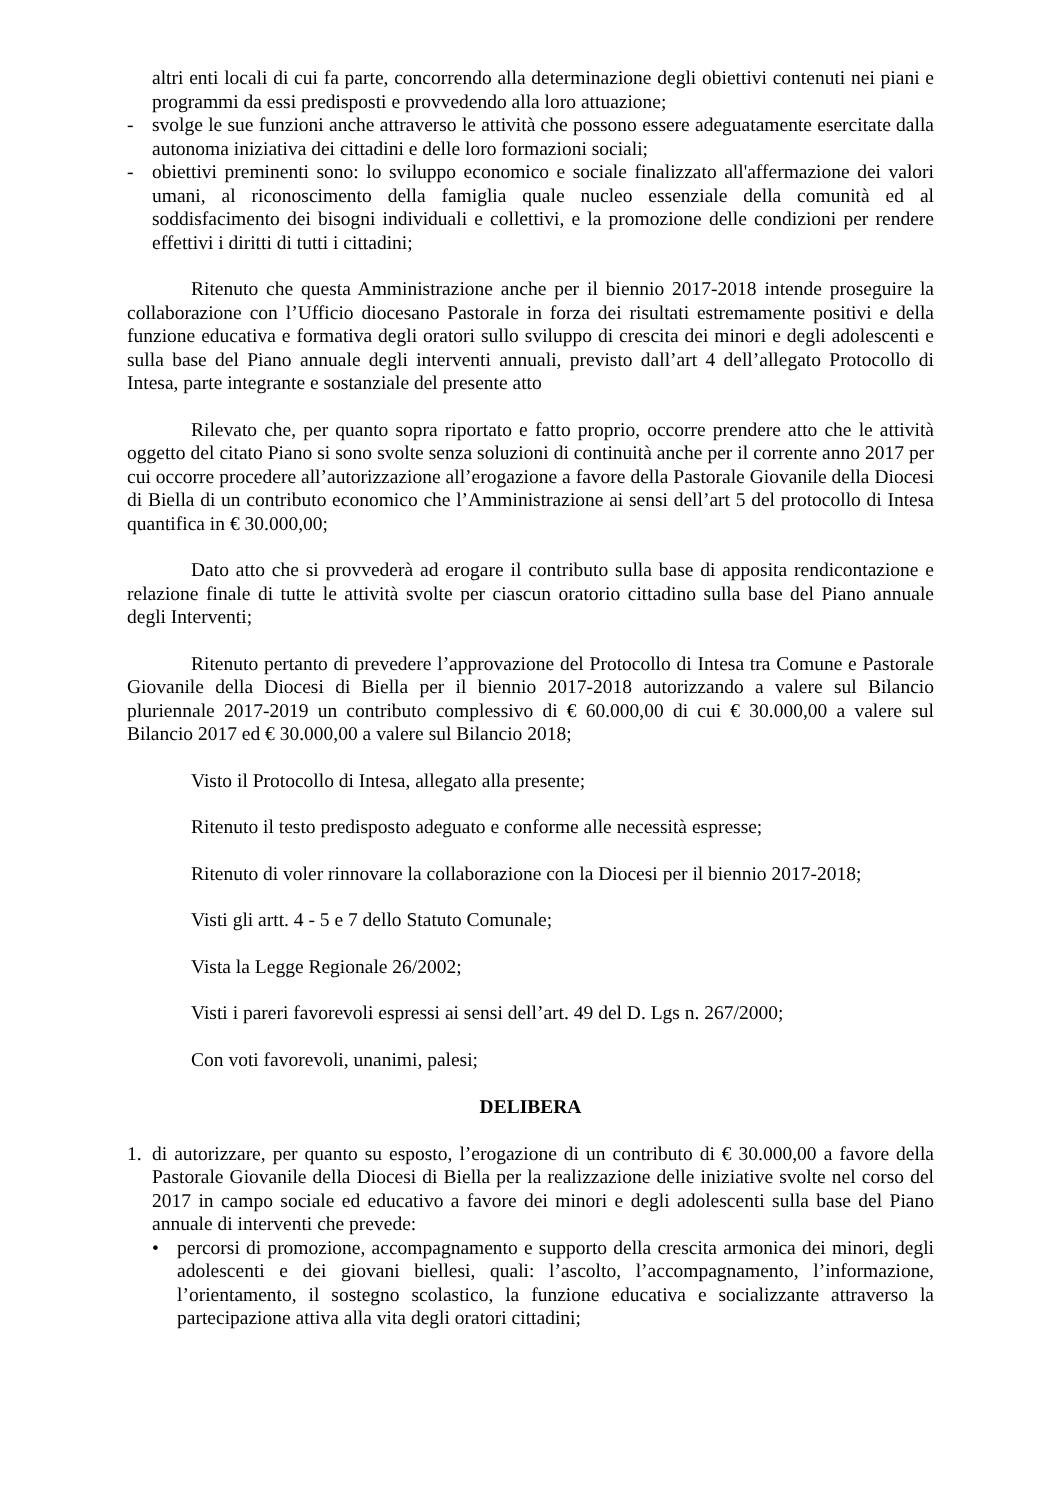altri enti locali di cui fa parte, concorrendo alla determinazione degli obiettivi contenuti nei piani e programmi da essi predisposti e provvedendo alla loro attuazione;
- svolge le sue funzioni anche attraverso le attività che possono essere adeguatamente esercitate dalla autonoma iniziativa dei cittadini e delle loro formazioni sociali;
- obiettivi preminenti sono: lo sviluppo economico e sociale finalizzato all'affermazione dei valori umani, al riconoscimento della famiglia quale nucleo essenziale della comunità ed al soddisfacimento dei bisogni individuali e collettivi, e la promozione delle condizioni per rendere effettivi i diritti di tutti i cittadini;
Ritenuto che questa Amministrazione anche per il biennio 2017-2018 intende proseguire la collaborazione con l’Ufficio diocesano Pastorale in forza dei risultati estremamente positivi e della funzione educativa e formativa degli oratori sullo sviluppo di crescita dei minori e degli adolescenti e sulla base del Piano annuale degli interventi annuali, previsto dall’art 4 dell’allegato Protocollo di Intesa, parte integrante e sostanziale del presente atto
Rilevato che, per quanto sopra riportato e fatto proprio, occorre prendere atto che le attività oggetto del citato Piano si sono svolte senza soluzioni di continuità anche per il corrente anno 2017 per cui occorre procedere all’autorizzazione all’erogazione a favore della Pastorale Giovanile della Diocesi di Biella di un contributo economico che l’Amministrazione ai sensi dell’art 5 del protocollo di Intesa quantifica in € 30.000,00;
Dato atto che si provvederà ad erogare il contributo sulla base di apposita rendicontazione e relazione finale di tutte le attività svolte per ciascun oratorio cittadino sulla base del Piano annuale degli Interventi;
Ritenuto pertanto di prevedere l’approvazione del Protocollo di Intesa tra Comune e Pastorale Giovanile della Diocesi di Biella per il biennio 2017-2018 autorizzando a valere sul Bilancio pluriennale 2017-2019 un contributo complessivo di € 60.000,00 di cui € 30.000,00 a valere sul Bilancio 2017 ed € 30.000,00 a valere sul Bilancio 2018;
Visto il Protocollo di Intesa, allegato alla presente;
Ritenuto il testo predisposto adeguato e conforme alle necessità espresse;
Ritenuto di voler rinnovare la collaborazione con la Diocesi per il biennio 2017-2018;
Visti gli artt. 4 - 5 e 7 dello Statuto Comunale;
Vista la Legge Regionale 26/2002;
Visti i pareri favorevoli espressi ai sensi dell’art. 49 del D. Lgs n. 267/2000;
Con voti favorevoli, unanimi, palesi;
DELIBERA
1. di autorizzare, per quanto su esposto, l’erogazione di un contributo di € 30.000,00 a favore della Pastorale Giovanile della Diocesi di Biella per la realizzazione delle iniziative svolte nel corso del 2017 in campo sociale ed educativo a favore dei minori e degli adolescenti sulla base del Piano annuale di interventi che prevede:
• percorsi di promozione, accompagnamento e supporto della crescita armonica dei minori, degli adolescenti e dei giovani biellesi, quali: l’ascolto, l’accompagnamento, l’informazione, l’orientamento, il sostegno scolastico, la funzione educativa e socializzante attraverso la partecipazione attiva alla vita degli oratori cittadini;